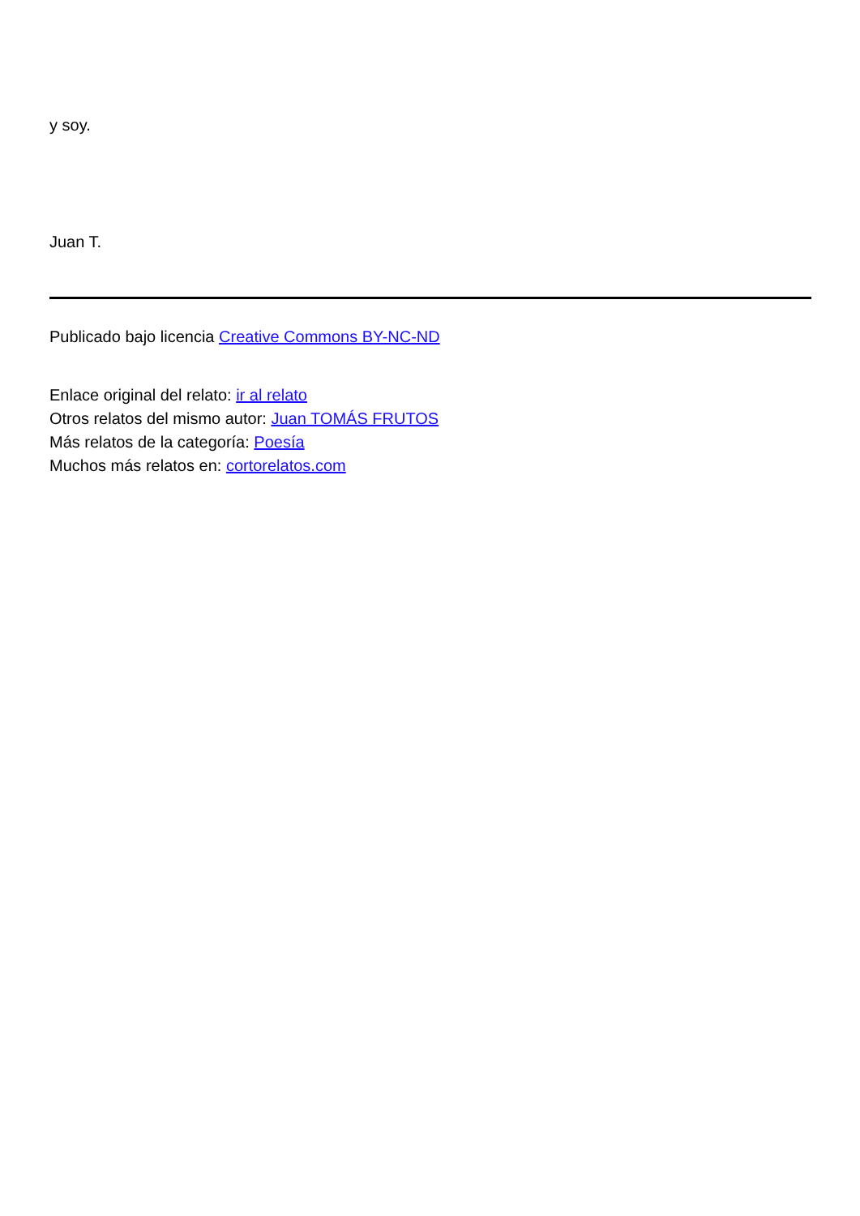y soy.
Juan T.
Publicado bajo licencia Creative Commons BY-NC-ND
Enlace original del relato: ir al relato
Otros relatos del mismo autor: Juan TOMÁS FRUTOS
Más relatos de la categoría: Poesía
Muchos más relatos en: cortorelatos.com